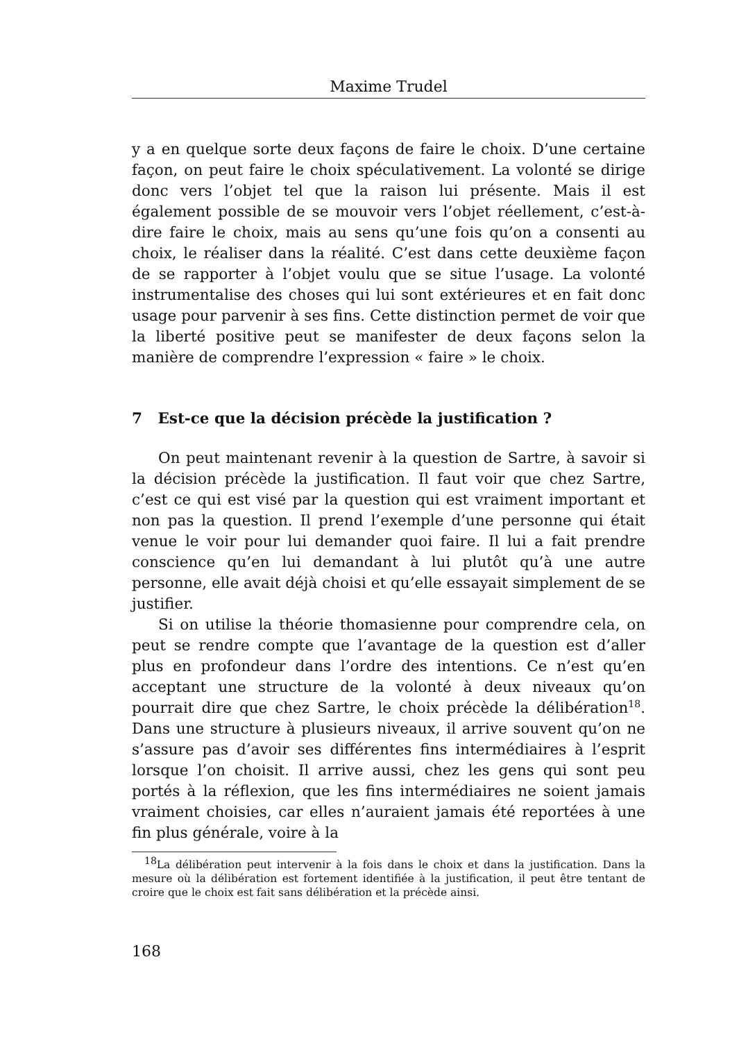Maxime Trudel
y a en quelque sorte deux façons de faire le choix. D’une certaine façon, on peut faire le choix spéculativement. La volonté se dirige donc vers l’objet tel que la raison lui présente. Mais il est également possible de se mouvoir vers l’objet réellement, c’est-à-dire faire le choix, mais au sens qu’une fois qu’on a consenti au choix, le réaliser dans la réalité. C’est dans cette deuxième façon de se rapporter à l’objet voulu que se situe l’usage. La volonté instrumentalise des choses qui lui sont extérieures et en fait donc usage pour parvenir à ses fins. Cette distinction permet de voir que la liberté positive peut se manifester de deux façons selon la manière de comprendre l’expression « faire » le choix.
7 Est-ce que la décision précède la justification ?
On peut maintenant revenir à la question de Sartre, à savoir si la décision précède la justification. Il faut voir que chez Sartre, c’est ce qui est visé par la question qui est vraiment important et non pas la question. Il prend l’exemple d’une personne qui était venue le voir pour lui demander quoi faire. Il lui a fait prendre conscience qu’en lui demandant à lui plutôt qu’à une autre personne, elle avait déjà choisi et qu’elle essayait simplement de se justifier.
Si on utilise la théorie thomasienne pour comprendre cela, on peut se rendre compte que l’avantage de la question est d’aller plus en profondeur dans l’ordre des intentions. Ce n’est qu’en acceptant une structure de la volonté à deux niveaux qu’on pourrait dire que chez Sartre, le choix précède la délibération<sup>18</sup>. Dans une structure à plusieurs niveaux, il arrive souvent qu’on ne s’assure pas d’avoir ses différentes fins intermédiaires à l’esprit lorsque l’on choisit. Il arrive aussi, chez les gens qui sont peu portés à la réflexion, que les fins intermédiaires ne soient jamais vraiment choisies, car elles n’auraient jamais été reportées à une fin plus générale, voire à la
<sup>18</sup> La délibération peut intervenir à la fois dans le choix et dans la justification. Dans la mesure où la délibération est fortement identifiée à la justification, il peut être tentant de croire que le choix est fait sans délibération et la précède ainsi.
168